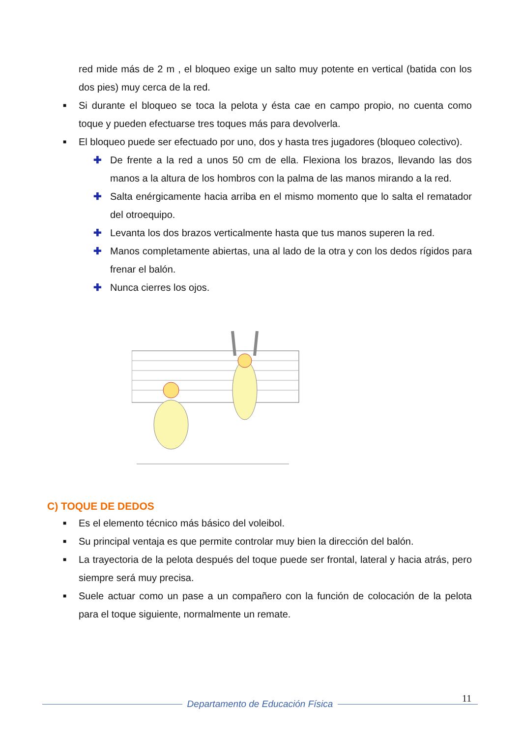red mide más de 2 m , el bloqueo exige un salto muy potente en vertical (batida con los dos pies) muy cerca de la red.
■ Si durante el bloqueo se toca la pelota y ésta cae en campo propio, no cuenta como toque y pueden efectuarse tres toques más para devolverla.
■ El bloqueo puede ser efectuado por uno, dos y hasta tres jugadores (bloqueo colectivo).
✚ De frente a la red a unos 50 cm de ella. Flexiona los brazos, llevando las dos manos a la altura de los hombros con la palma de las manos mirando a la red.
✚ Salta enérgicamente hacia arriba en el mismo momento que lo salta el rematador del otroequipo.
✚ Levanta los dos brazos verticalmente hasta que tus manos superen la red.
✚ Manos completamente abiertas, una al lado de la otra y con los dedos rígidos para frenar el balón.
✚ Nunca cierres los ojos.
C) TOQUE DE DEDOS
■ Es el elemento técnico más básico del voleibol.
■ Su principal ventaja es que permite controlar muy bien la dirección del balón.
■ La trayectoria de la pelota después del toque puede ser frontal, lateral y hacia atrás, pero siempre será muy precisa.
■ Suele actuar como un pase a un compañero con la función de colocación de la pelota para el toque siguiente, normalmente un remate.
11
Departamento de Educación Física